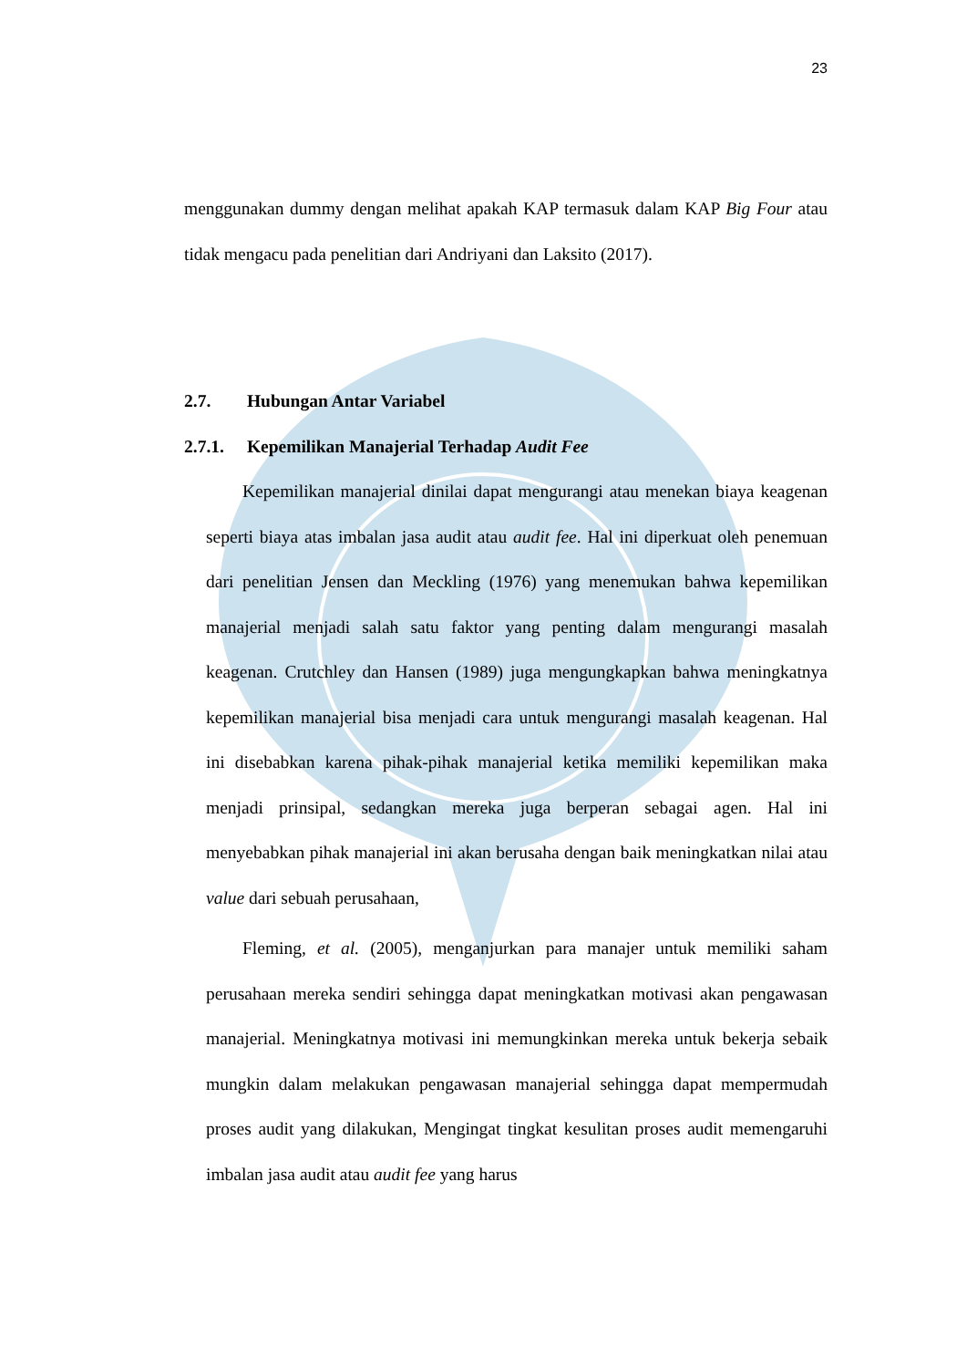23
menggunakan dummy dengan melihat apakah KAP termasuk dalam KAP Big Four atau tidak mengacu pada penelitian dari Andriyani dan Laksito (2017).
2.7. Hubungan Antar Variabel
2.7.1. Kepemilikan Manajerial Terhadap Audit Fee
Kepemilikan manajerial dinilai dapat mengurangi atau menekan biaya keagenan seperti biaya atas imbalan jasa audit atau audit fee. Hal ini diperkuat oleh penemuan dari penelitian Jensen dan Meckling (1976) yang menemukan bahwa kepemilikan manajerial menjadi salah satu faktor yang penting dalam mengurangi masalah keagenan. Crutchley dan Hansen (1989) juga mengungkapkan bahwa meningkatnya kepemilikan manajerial bisa menjadi cara untuk mengurangi masalah keagenan. Hal ini disebabkan karena pihak-pihak manajerial ketika memiliki kepemilikan maka menjadi prinsipal, sedangkan mereka juga berperan sebagai agen. Hal ini menyebabkan pihak manajerial ini akan berusaha dengan baik meningkatkan nilai atau value dari sebuah perusahaan,
Fleming, et al. (2005), menganjurkan para manajer untuk memiliki saham perusahaan mereka sendiri sehingga dapat meningkatkan motivasi akan pengawasan manajerial. Meningkatnya motivasi ini memungkinkan mereka untuk bekerja sebaik mungkin dalam melakukan pengawasan manajerial sehingga dapat mempermudah proses audit yang dilakukan, Mengingat tingkat kesulitan proses audit memengaruhi imbalan jasa audit atau audit fee yang harus